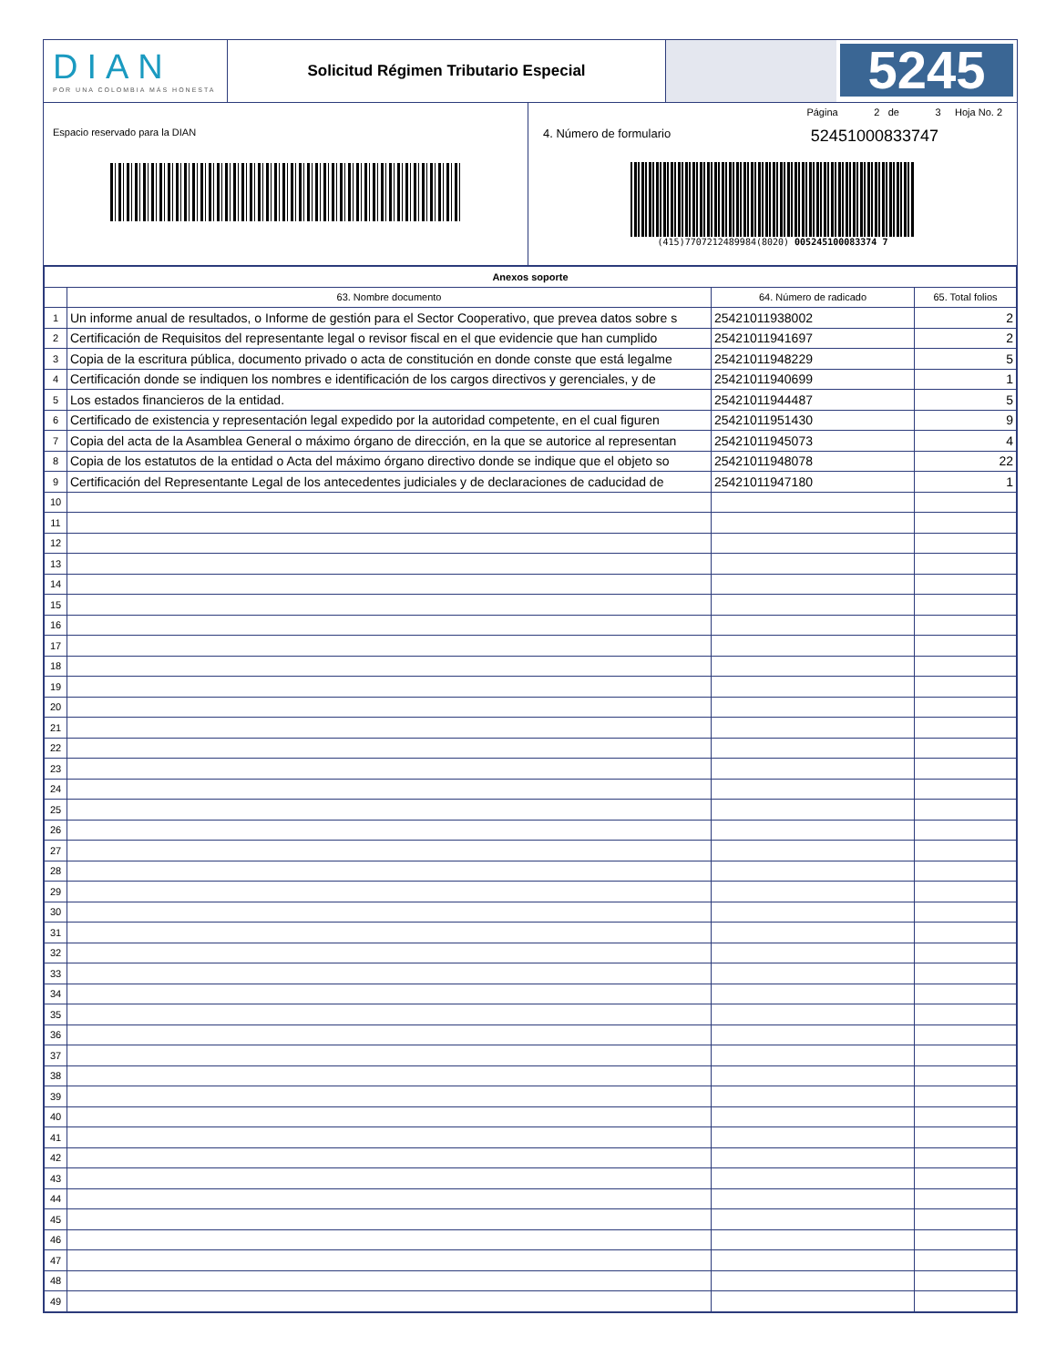DIAN
POR UNA COLOMBIA MÁS HONESTA
Solicitud Régimen Tributario Especial
5245
Espacio reservado para la DIAN
Página 2 de 3 Hoja No. 2
4. Número de formulario 52451000833747
(415)7707212489984(8020) 005245100083374 7
| Anexos soporte | | | |
| --- | --- | --- | --- |
| | 63. Nombre documento | 64. Número de radicado | 65. Total folios |
| 1 | Un informe anual de resultados, o Informe de gestión para el Sector Cooperativo, que prevea datos sobre s | 25421011938002 | 2 |
| 2 | Certificación de Requisitos del representante legal o revisor fiscal en el que evidencie que han cumplido | 25421011941697 | 2 |
| 3 | Copia de la escritura pública, documento privado o acta de constitución en donde conste que está legalme | 25421011948229 | 5 |
| 4 | Certificación donde se indiquen los nombres e identificación de los cargos directivos y gerenciales, y de | 25421011940699 | 1 |
| 5 | Los estados financieros de la entidad. | 25421011944487 | 5 |
| 6 | Certificado de existencia y representación legal expedido por la autoridad competente, en el cual figuren | 25421011951430 | 9 |
| 7 | Copia del acta de la Asamblea General o máximo órgano de dirección, en la que se autorice al representan | 25421011945073 | 4 |
| 8 | Copia de los estatutos de la entidad o Acta del máximo órgano directivo donde se indique que el objeto so | 25421011948078 | 22 |
| 9 | Certificación del Representante Legal de los antecedentes judiciales y de declaraciones de caducidad de | 25421011947180 | 1 |
| 10 | | | |
| 11 | | | |
| 12 | | | |
| 13 | | | |
| 14 | | | |
| 15 | | | |
| 16 | | | |
| 17 | | | |
| 18 | | | |
| 19 | | | |
| 20 | | | |
| 21 | | | |
| 22 | | | |
| 23 | | | |
| 24 | | | |
| 25 | | | |
| 26 | | | |
| 27 | | | |
| 28 | | | |
| 29 | | | |
| 30 | | | |
| 31 | | | |
| 32 | | | |
| 33 | | | |
| 34 | | | |
| 35 | | | |
| 36 | | | |
| 37 | | | |
| 38 | | | |
| 39 | | | |
| 40 | | | |
| 41 | | | |
| 42 | | | |
| 43 | | | |
| 44 | | | |
| 45 | | | |
| 46 | | | |
| 47 | | | |
| 48 | | | |
| 49 | | | |